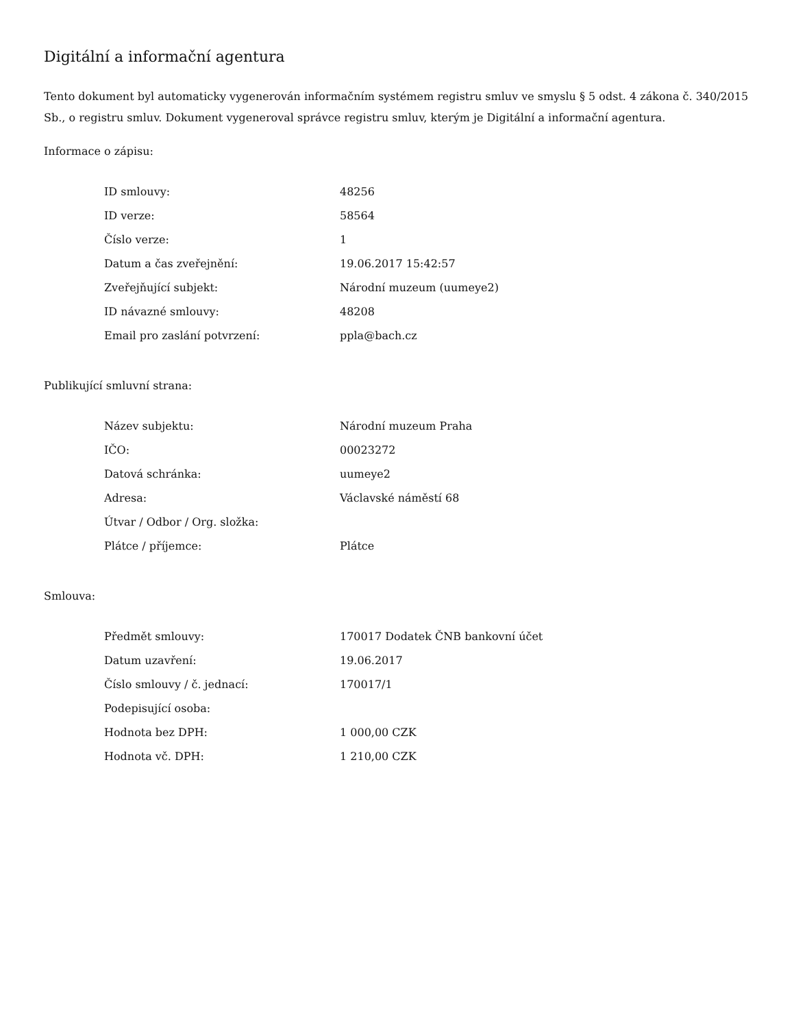Digitální a informační agentura
Tento dokument byl automaticky vygenerován informačním systémem registru smluv ve smyslu § 5 odst. 4 zákona č. 340/2015 Sb., o registru smluv. Dokument vygeneroval správce registru smluv, kterým je Digitální a informační agentura.
Informace o zápisu:
| ID smlouvy: | 48256 |
| ID verze: | 58564 |
| Číslo verze: | 1 |
| Datum a čas zveřejnění: | 19.06.2017 15:42:57 |
| Zveřejňující subjekt: | Národní muzeum (uumeye2) |
| ID návazné smlouvy: | 48208 |
| Email pro zaslání potvrzení: | ppla@bach.cz |
Publikující smluvní strana:
| Název subjektu: | Národní muzeum Praha |
| IČO: | 00023272 |
| Datová schránka: | uumeye2 |
| Adresa: | Václavské náměstí 68 |
| Útvar / Odbor / Org. složka: | |
| Plátce / příjemce: | Plátce |
Smlouva:
| Předmět smlouvy: | 170017 Dodatek ČNB bankovní účet |
| Datum uzavření: | 19.06.2017 |
| Číslo smlouvy / č. jednací: | 170017/1 |
| Podepisující osoba: | |
| Hodnota bez DPH: | 1 000,00 CZK |
| Hodnota vč. DPH: | 1 210,00 CZK |